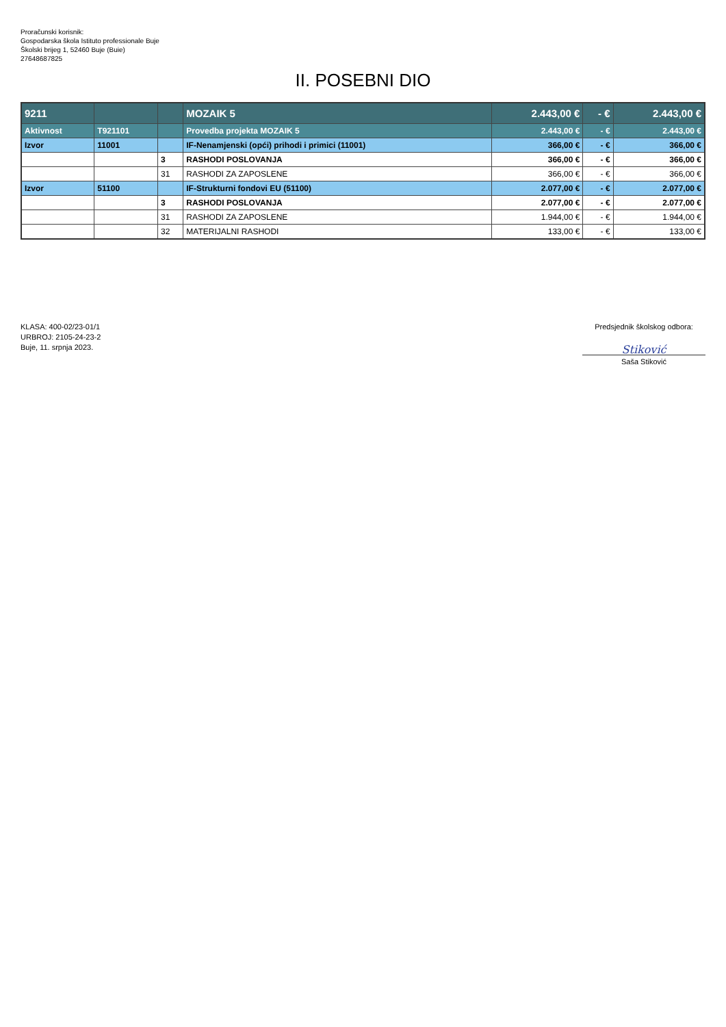Proračunski korisnik:
Gospodarska škola Istituto professionale Buje
Školski brijeg 1, 52460 Buje (Buie)
27648687825
II. POSEBNI DIO
| 9211 | | | MOZAIK 5 | 2.443,00 € | - € | 2.443,00 € |
| Aktivnost | T921101 | | Provedba projekta MOZAIK 5 | 2.443,00 € | - € | 2.443,00 € |
| Izvor | 11001 | | IF-Nenamjenski (opći) prihodi i primici (11001) | 366,00 € | - € | 366,00 € |
| | | 3 | RASHODI POSLOVANJA | 366,00 € | - € | 366,00 € |
| | | 31 | RASHODI ZA ZAPOSLENE | 366,00 € | - € | 366,00 € |
| Izvor | 51100 | | IF-Strukturni fondovi EU (51100) | 2.077,00 € | - € | 2.077,00 € |
| | | 3 | RASHODI POSLOVANJA | 2.077,00 € | - € | 2.077,00 € |
| | | 31 | RASHODI ZA ZAPOSLENE | 1.944,00 € | - € | 1.944,00 € |
| | | 32 | MATERIJALNI RASHODI | 133,00 € | - € | 133,00 € |
KLASA: 400-02/23-01/1
URBROJ: 2105-24-23-2
Buje, 11. srpnja 2023.
Predsjednik školskog odbora:
Stiković
Saša Stiković